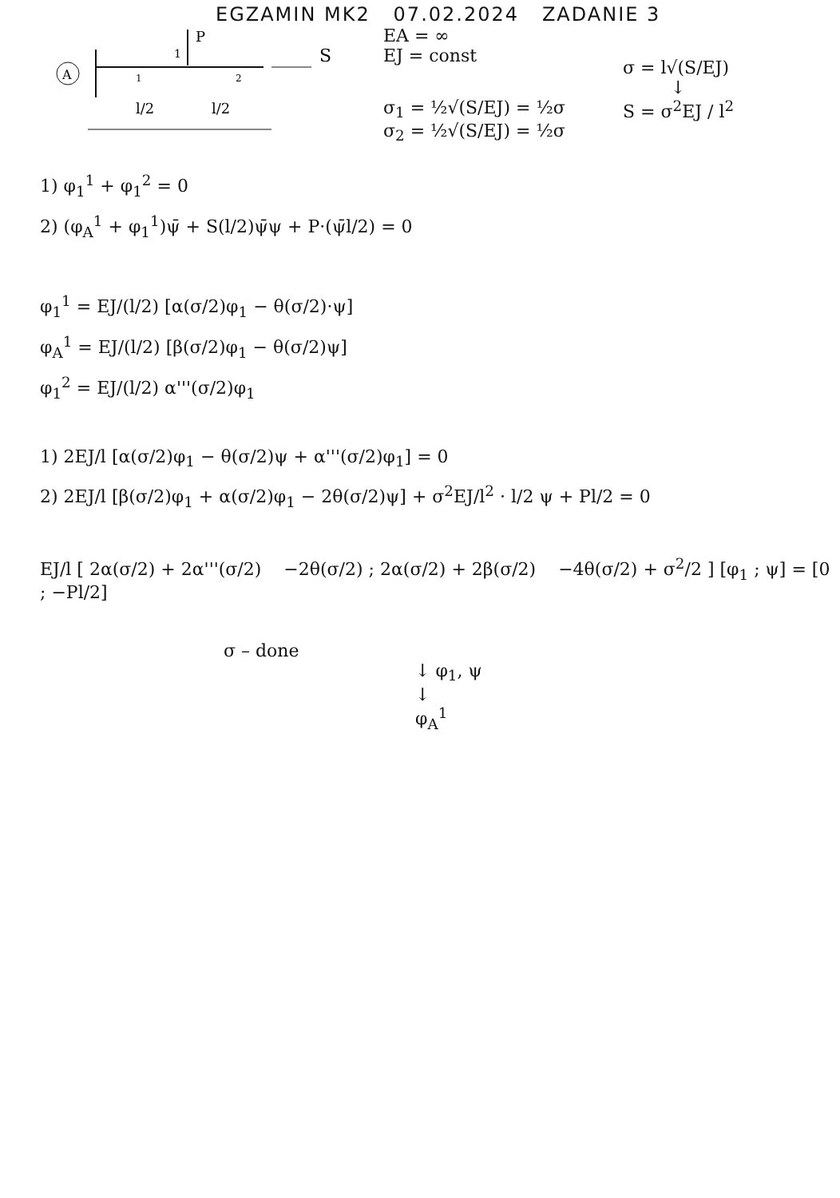EGZAMIN MK2 07.02.2024 ZADANIE 3
A
P
1
S
1
2
l/2
l/2
EA = ∞
EJ = const
σ<sub>1</sub> = ½√(S/EJ) = ½σ
σ<sub>2</sub> = ½√(S/EJ) = ½σ
σ = l√(S/EJ)
↓
S = σ<sup>2</sup>EJ / l<sup>2</sup>
1) φ<sub>1</sub><sup>1</sup> + φ<sub>1</sub><sup>2</sup> = 0
2) (φ<sub>A</sub><sup>1</sup> + φ<sub>1</sub><sup>1</sup>)ψ̄ + S(l/2)ψ̄ψ + P·(ψ̄l/2) = 0
φ<sub>1</sub><sup>1</sup> = EJ/(l/2) [α(σ/2)φ<sub>1</sub> − θ(σ/2)·ψ]
φ<sub>A</sub><sup>1</sup> = EJ/(l/2) [β(σ/2)φ<sub>1</sub> − θ(σ/2)ψ]
φ<sub>1</sub><sup>2</sup> = EJ/(l/2) α'''(σ/2)φ<sub>1</sub>
1) 2EJ/l [α(σ/2)φ<sub>1</sub> − θ(σ/2)ψ + α'''(σ/2)φ<sub>1</sub>] = 0
2) 2EJ/l [β(σ/2)φ<sub>1</sub> + α(σ/2)φ<sub>1</sub> − 2θ(σ/2)ψ] + σ<sup>2</sup>EJ/l<sup>2</sup> · l/2 ψ + Pl/2 = 0
EJ/l [ 2α(σ/2) + 2α'''(σ/2) −2θ(σ/2) ; 2α(σ/2) + 2β(σ/2) −4θ(σ/2) + σ<sup>2</sup>/2 ] [φ<sub>1</sub> ; ψ] = [0 ; −Pl/2]
σ – done
↓ φ<sub>1</sub>, ψ
↓
φ<sub>A</sub><sup>1</sup>